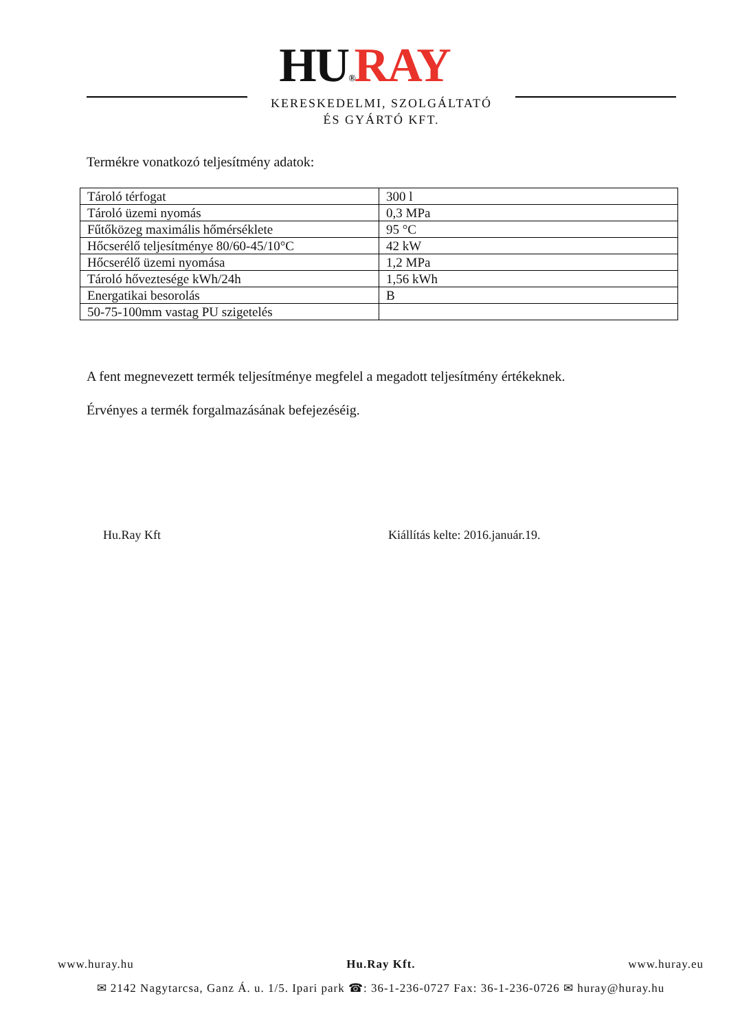HU®RAY
KERESKEDELMI, SZOLGÁLTATÓ
ÉS GYÁRTÓ KFT.
Termékre vonatkozó teljesítmény adatok:
| Tároló térfogat | 300 l |
| Tároló üzemi nyomás | 0,3 MPa |
| Fűtőközeg maximális hőmérséklete | 95 °C |
| Hőcserélő teljesítménye 80/60-45/10°C | 42 kW |
| Hőcserélő üzemi nyomása | 1,2 MPa |
| Tároló hőveztesége kWh/24h | 1,56 kWh |
| Energatikai besorolás | B |
| 50-75-100mm vastag PU szigetelés | |
A fent megnevezett termék teljesítménye megfelel a megadott teljesítmény értékeknek.
Érvényes a termék forgalmazásának befejezéséig.
Hu.Ray Kft Kiállítás kelte: 2016.január.19.
www.huray.hu Hu.Ray Kft. www.huray.eu
✉ 2142 Nagytarcsa, Ganz Á. u. 1/5. Ipari park ☎: 36-1-236-0727 Fax: 36-1-236-0726 ✉ huray@huray.hu